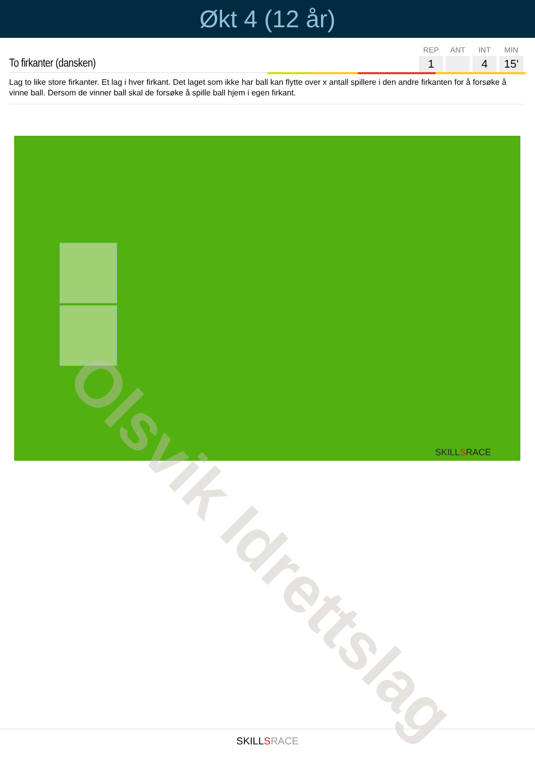Økt 4 (12 år)
To firkanter (dansken)
| REP | ANT | INT | MIN |
| --- | --- | --- | --- |
| 1 | | 4 | 15' |
Lag to like store firkanter. Et lag i hver firkant. Det laget som ikke har ball kan flytte over x antall spillere i den andre firkanten for å forsøke å vinne ball. Dersom de vinner ball skal de forsøke å spille ball hjem i egen firkant.
SKILLSRACE
Olsvik Idrettslag
SKILLSRACE